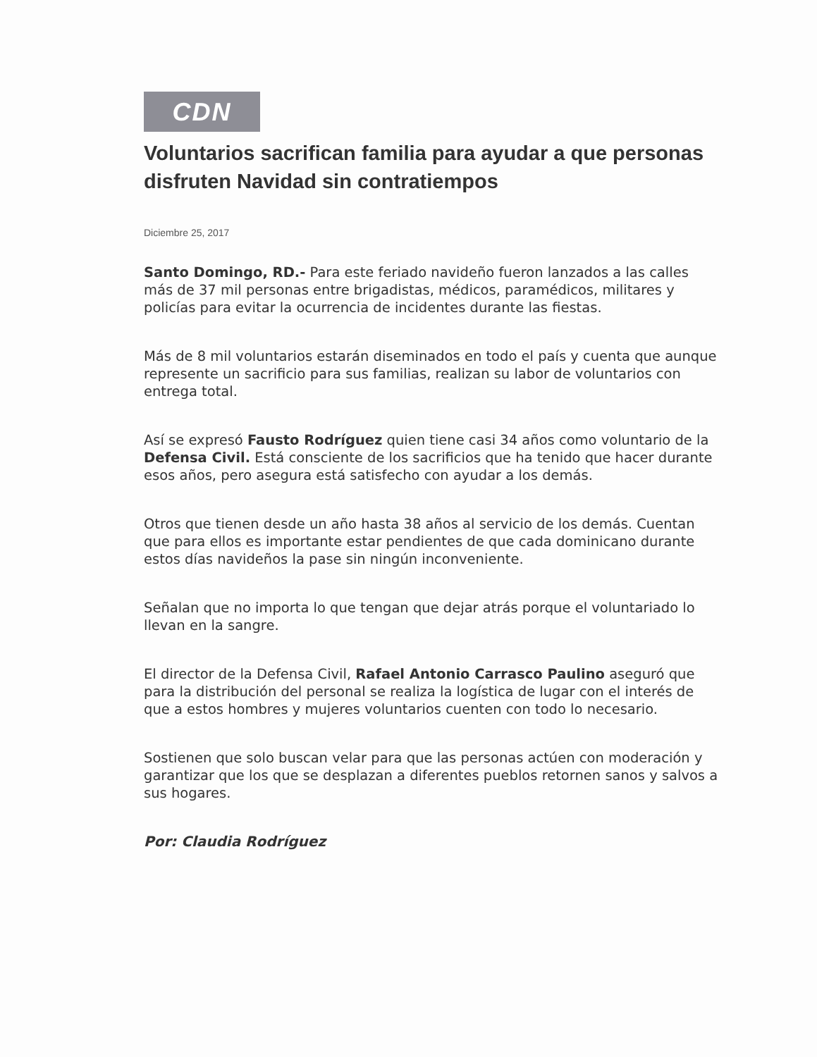CDN
Voluntarios sacrifican familia para ayudar a que personas disfruten Navidad sin contratiempos
Diciembre 25, 2017
Santo Domingo, RD.- Para este feriado navideño fueron lanzados a las calles más de 37 mil personas entre brigadistas, médicos, paramédicos, militares y policías para evitar la ocurrencia de incidentes durante las fiestas.
Más de 8 mil voluntarios estarán diseminados en todo el país y cuenta que aunque represente un sacrificio para sus familias, realizan su labor de voluntarios con entrega total.
Así se expresó Fausto Rodríguez quien tiene casi 34 años como voluntario de la Defensa Civil. Está consciente de los sacrificios que ha tenido que hacer durante esos años, pero asegura está satisfecho con ayudar a los demás.
Otros que tienen desde un año hasta 38 años al servicio de los demás. Cuentan que para ellos es importante estar pendientes de que cada dominicano durante estos días navideños la pase sin ningún inconveniente.
Señalan que no importa lo que tengan que dejar atrás porque el voluntariado lo llevan en la sangre.
El director de la Defensa Civil, Rafael Antonio Carrasco Paulino aseguró que para la distribución del personal se realiza la logística de lugar con el interés de que a estos hombres y mujeres voluntarios cuenten con todo lo necesario.
Sostienen que solo buscan velar para que las personas actúen con moderación y garantizar que los que se desplazan a diferentes pueblos retornen sanos y salvos a sus hogares.
Por: Claudia Rodríguez